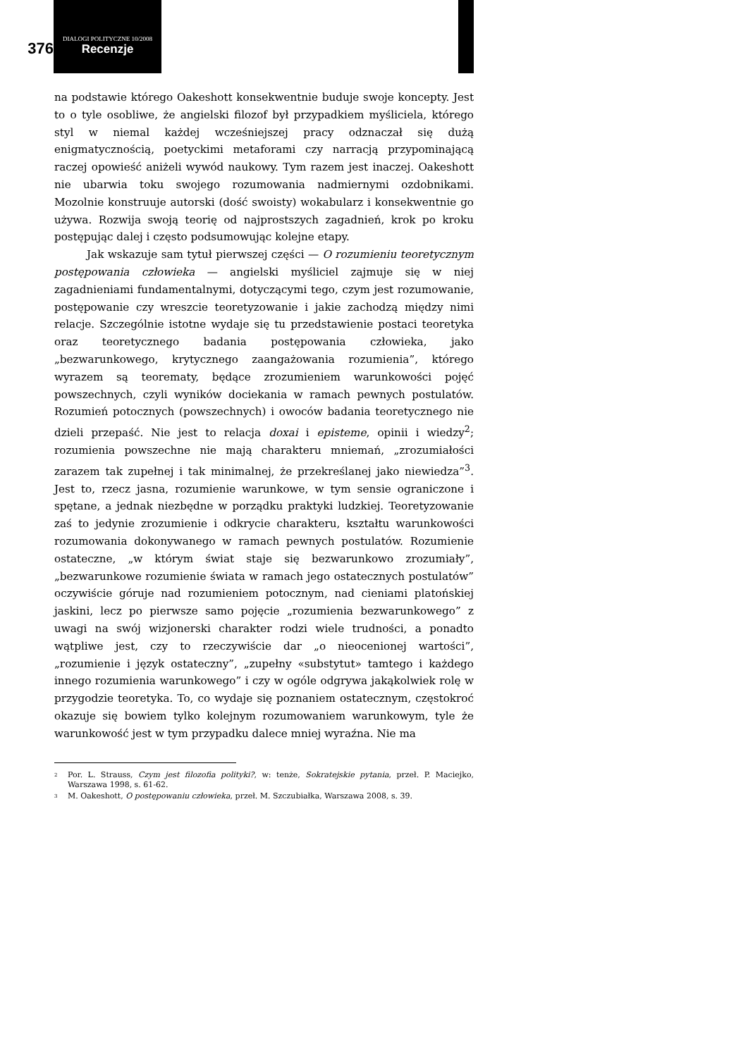376
DIALOGI POLITYCZNE 10/2008
Recenzje
na podstawie którego Oakeshott konsekwentnie buduje swoje koncepty. Jest to o tyle osobliwe, że angielski filozof był przypadkiem myśliciela, którego styl w niemal każdej wcześniejszej pracy odznaczał się dużą enigmatycznością, poetyckimi metaforami czy narracją przypominającą raczej opowieść aniżeli wywód naukowy. Tym razem jest inaczej. Oakeshott nie ubarwia toku swojego rozumowania nadmiernymi ozdobnikami. Mozolnie konstruuje autorski (dość swoisty) wokabularz i konsekwentnie go używa. Rozwija swoją teorię od najprostszych zagadnień, krok po kroku postępując dalej i często podsumowując kolejne etapy.
Jak wskazuje sam tytuł pierwszej części — O rozumieniu teoretycznym postępowania człowieka — angielski myśliciel zajmuje się w niej zagadnieniami fundamentalnymi, dotyczącymi tego, czym jest rozumowanie, postępowanie czy wreszcie teoretyzowanie i jakie zachodzą między nimi relacje. Szczególnie istotne wydaje się tu przedstawienie postaci teoretyka oraz teoretycznego badania postępowania człowieka, jako „bezwarunkowego, krytycznego zaangażowania rozumienia”, którego wyrazem są teorematy, będące zrozumieniem warunkowości pojęć powszechnych, czyli wyników dociekania w ramach pewnych postulatów. Rozumień potocznych (powszechnych) i owoców badania teoretycznego nie dzieli przepaść. Nie jest to relacja doxai i episteme, opinii i wiedzy<sup>2</sup>; rozumienia powszechne nie mają charakteru mniemań, „zrozumiałości zarazem tak zupełnej i tak minimalnej, że przekreślanej jako niewiedza”<sup>3</sup>. Jest to, rzecz jasna, rozumienie warunkowe, w tym sensie ograniczone i spętane, a jednak niezbędne w porządku praktyki ludzkiej. Teoretyzowanie zaś to jedynie zrozumienie i odkrycie charakteru, kształtu warunkowości rozumowania dokonywanego w ramach pewnych postulatów. Rozumienie ostateczne, „w którym świat staje się bezwarunkowo zrozumiały”, „bezwarunkowe rozumienie świata w ramach jego ostatecznych postulatów” oczywiście góruje nad rozumieniem potocznym, nad cieniami platońskiej jaskini, lecz po pierwsze samo pojęcie „rozumienia bezwarunkowego” z uwagi na swój wizjonerski charakter rodzi wiele trudności, a ponadto wątpliwe jest, czy to rzeczywiście dar „o nieocenionej wartości”, „rozumienie i język ostateczny”, „zupełny «substytut» tamtego i każdego innego rozumienia warunkowego” i czy w ogóle odgrywa jakąkolwiek rolę w przygodzie teoretyka. To, co wydaje się poznaniem ostatecznym, częstokroć okazuje się bowiem tylko kolejnym rozumowaniem warunkowym, tyle że warunkowość jest w tym przypadku dalece mniej wyraźna. Nie ma
<sup>2</sup> Por. L. Strauss, Czym jest filozofia polityki?, w: tenże, Sokratejskie pytania, przeł. P. Maciejko, Warszawa 1998, s. 61-62.
<sup>3</sup> M. Oakeshott, O postępowaniu człowieka, przeł. M. Szczubiałka, Warszawa 2008, s. 39.